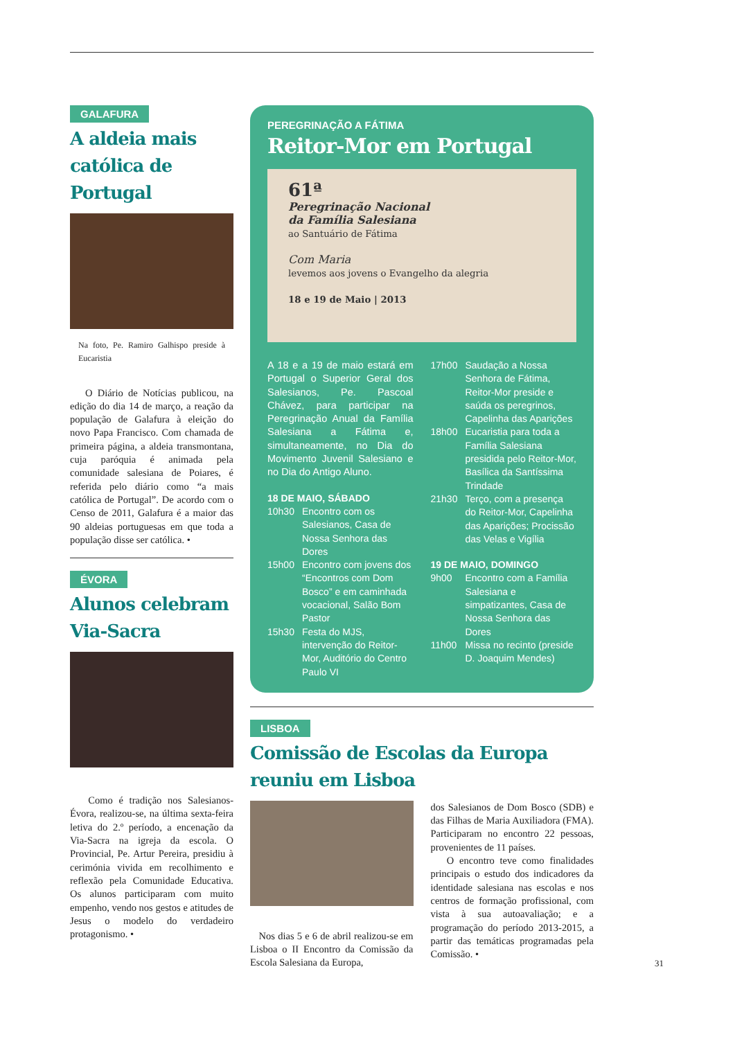GALAFURA
A aldeia mais católica de Portugal
Na foto, Pe. Ramiro Galhispo preside à Eucaristia
O Diário de Notícias publicou, na edição do dia 14 de março, a reação da população de Galafura à eleição do novo Papa Francisco. Com chamada de primeira página, a aldeia transmontana, cuja paróquia é animada pela comunidade salesiana de Poiares, é referida pelo diário como “a mais católica de Portugal”. De acordo com o Censo de 2011, Galafura é a maior das 90 aldeias portuguesas em que toda a população disse ser católica. •
ÉVORA
Alunos celebram Via-Sacra
Como é tradição nos Salesianos-Évora, realizou-se, na última sexta-feira letiva do 2.º período, a encenação da Via-Sacra na igreja da escola. O Provincial, Pe. Artur Pereira, presidiu à cerimónia vivida em recolhimento e reflexão pela Comunidade Educativa. Os alunos participaram com muito empenho, vendo nos gestos e atitudes de Jesus o modelo do verdadeiro protagonismo. •
PEREGRINAÇÃO A FÁTIMA
Reitor-Mor em Portugal
61ª
Peregrinação Nacional
da Família Salesiana
ao Santuário de Fátima
Com Maria
levemos aos jovens o Evangelho da alegria
18 e 19 de Maio | 2013
A 18 e a 19 de maio estará em Portugal o Superior Geral dos Salesianos, Pe. Pascoal Chávez, para participar na Peregrinação Anual da Família Salesiana a Fátima e, simultaneamente, no Dia do Movimento Juvenil Salesiano e no Dia do Antigo Aluno.
18 DE MAIO, SÁBADO
10h30 Encontro com os Salesianos, Casa de Nossa Senhora das Dores
15h00 Encontro com jovens dos “Encontros com Dom Bosco” e em caminhada vocacional, Salão Bom Pastor
15h30 Festa do MJS, intervenção do Reitor-Mor, Auditório do Centro Paulo VI
17h00 Saudação a Nossa Senhora de Fátima, Reitor-Mor preside e saúda os peregrinos, Capelinha das Aparições
18h00 Eucaristia para toda a Família Salesiana presidida pelo Reitor-Mor, Basílica da Santíssima Trindade
21h30 Terço, com a presença do Reitor-Mor, Capelinha das Aparições; Procissão das Velas e Vigília
19 DE MAIO, DOMINGO
9h00 Encontro com a Família Salesiana e simpatizantes, Casa de Nossa Senhora das Dores
11h00 Missa no recinto (preside D. Joaquim Mendes)
LISBOA
Comissão de Escolas da Europa reuniu em Lisboa
Nos dias 5 e 6 de abril realizou-se em Lisboa o II Encontro da Comissão da Escola Salesiana da Europa,
dos Salesianos de Dom Bosco (SDB) e das Filhas de Maria Auxiliadora (FMA). Participaram no encontro 22 pessoas, provenientes de 11 países.
O encontro teve como finalidades principais o estudo dos indicadores da identidade salesiana nas escolas e nos centros de formação profissional, com vista à sua autoavaliação; e a programação do período 2013-2015, a partir das temáticas programadas pela Comissão. •
31